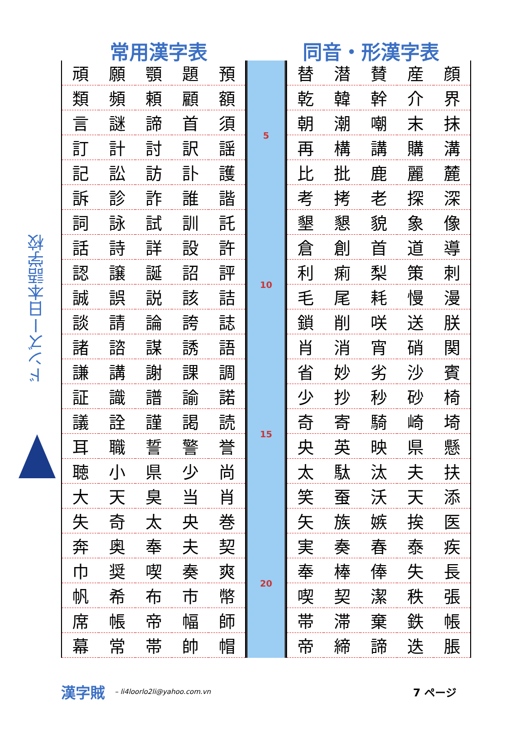ドンズー日本語学校
常用漢字表 同音・形漢字表
| 頑 | 願 | 顎 | 題 | 預 |
| 類 | 頻 | 頼 | 顧 | 額 |
| 言 | 謎 | 諦 | 首 | 須 |
| 訂 | 計 | 討 | 訳 | 謡 |
| 記 | 訟 | 訪 | 訃 | 護 |
| 訴 | 診 | 詐 | 誰 | 諧 |
| 詞 | 詠 | 試 | 訓 | 託 |
| 話 | 詩 | 詳 | 設 | 許 |
| 認 | 譲 | 誕 | 詔 | 評 |
| 誠 | 誤 | 説 | 該 | 詰 |
| 談 | 請 | 論 | 誇 | 誌 |
| 諸 | 諮 | 謀 | 誘 | 語 |
| 謙 | 講 | 謝 | 課 | 調 |
| 証 | 識 | 譜 | 諭 | 諾 |
| 議 | 詮 | 謹 | 謁 | 読 |
| 耳 | 職 | 誓 | 警 | 誉 |
| 聴 | 小 | 県 | 少 | 尚 |
| 大 | 天 | 臭 | 当 | 肖 |
| 失 | 奇 | 太 | 央 | 巻 |
| 奔 | 奥 | 奉 | 夫 | 契 |
| 巾 | 奨 | 喫 | 奏 | 爽 |
| 帆 | 希 | 布 | 市 | 幣 |
| 席 | 帳 | 帝 | 幅 | 師 |
| 幕 | 常 | 帯 | 帥 | 帽 |
5
10
15
20
| 替 | 潜 | 賛 | 産 | 顔 |
| 乾 | 韓 | 幹 | 介 | 界 |
| 朝 | 潮 | 嘲 | 末 | 抹 |
| 再 | 構 | 講 | 購 | 溝 |
| 比 | 批 | 鹿 | 麗 | 麓 |
| 考 | 拷 | 老 | 探 | 深 |
| 墾 | 懇 | 貌 | 象 | 像 |
| 倉 | 創 | 首 | 道 | 導 |
| 利 | 痢 | 梨 | 策 | 刺 |
| 毛 | 尾 | 耗 | 慢 | 漫 |
| 鎖 | 削 | 咲 | 送 | 朕 |
| 肖 | 消 | 宵 | 硝 | 関 |
| 省 | 妙 | 劣 | 沙 | 賓 |
| 少 | 抄 | 秒 | 砂 | 椅 |
| 奇 | 寄 | 騎 | 崎 | 埼 |
| 央 | 英 | 映 | 県 | 懸 |
| 太 | 駄 | 汰 | 夫 | 扶 |
| 笑 | 蚕 | 沃 | 天 | 添 |
| 矢 | 族 | 嫉 | 挨 | 医 |
| 実 | 奏 | 春 | 泰 | 疾 |
| 奉 | 棒 | 俸 | 失 | 長 |
| 喫 | 契 | 潔 | 秩 | 張 |
| 帯 | 滞 | 棄 | 鉄 | 帳 |
| 帝 | 締 | 諦 | 迭 | 脹 |
漢字賊 – li4loorlo2li@yahoo.com.vn 7 ページ